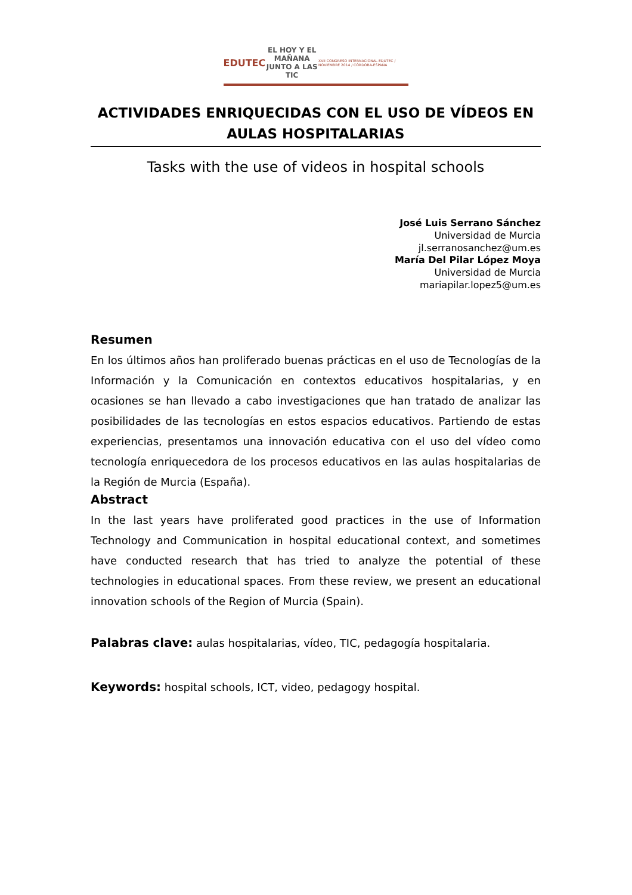EDUTEC
EL HOY Y EL MAÑANA
JUNTO A LAS TIC
XVII CONGRESO INTERNACIONAL EDUTEC / NOVIEMBRE 2014 / CÓRDOBA-ESPAÑA
ACTIVIDADES ENRIQUECIDAS CON EL USO DE VÍDEOS EN AULAS HOSPITALARIAS
Tasks with the use of videos in hospital schools
José Luis Serrano Sánchez
Universidad de Murcia
jl.serranosanchez@um.es
María Del Pilar López Moya
Universidad de Murcia
mariapilar.lopez5@um.es
Resumen
En los últimos años han proliferado buenas prácticas en el uso de Tecnologías de la Información y la Comunicación en contextos educativos hospitalarias, y en ocasiones se han llevado a cabo investigaciones que han tratado de analizar las posibilidades de las tecnologías en estos espacios educativos. Partiendo de estas experiencias, presentamos una innovación educativa con el uso del vídeo como tecnología enriquecedora de los procesos educativos en las aulas hospitalarias de la Región de Murcia (España).
Abstract
In the last years have proliferated good practices in the use of Information Technology and Communication in hospital educational context, and sometimes have conducted research that has tried to analyze the potential of these technologies in educational spaces. From these review, we present an educational innovation schools of the Region of Murcia (Spain).
Palabras clave: aulas hospitalarias, vídeo, TIC, pedagogía hospitalaria.
Keywords: hospital schools, ICT, video, pedagogy hospital.